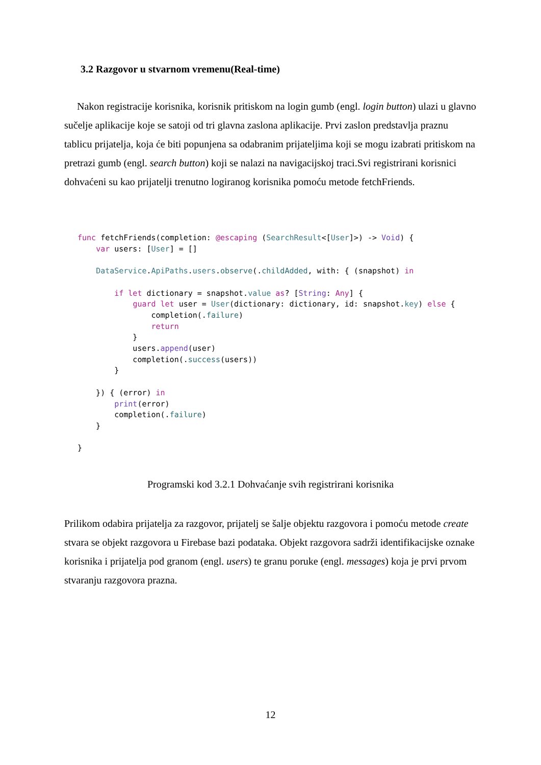3.2 Razgovor u stvarnom vremenu(Real-time)
Nakon registracije korisnika, korisnik pritiskom na login gumb (engl. login button) ulazi u glavno sučelje aplikacije koje se satoji od tri glavna zaslona aplikacije. Prvi zaslon predstavlja praznu tablicu prijatelja, koja će biti popunjena sa odabranim prijateljima koji se mogu izabrati pritiskom na pretrazi gumb (engl. search button) koji se nalazi na navigacijskoj traci.Svi registrirani korisnici dohvaćeni su kao prijatelji trenutno logiranog korisnika pomoću metode fetchFriends.
func fetchFriends(completion: @escaping (SearchResult<[User]>) -> Void) {
    var users: [User] = []

    DataService.ApiPaths.users.observe(.childAdded, with: { (snapshot) in

        if let dictionary = snapshot.value as? [String: Any] {
            guard let user = User(dictionary: dictionary, id: snapshot.key) else {
                completion(.failure)
                return
            }
            users.append(user)
            completion(.success(users))
        }

    }) { (error) in
        print(error)
        completion(.failure)
    }

}
Programski kod 3.2.1 Dohvaćanje svih registrirani korisnika
Prilikom odabira prijatelja za razgovor, prijatelj se šalje objektu razgovora i pomoću metode create stvara se objekt razgovora u Firebase bazi podataka. Objekt razgovora sadrži identifikacijske oznake korisnika i prijatelja pod granom (engl. users) te granu poruke (engl. messages) koja je prvi prvom stvaranju razgovora prazna.
12